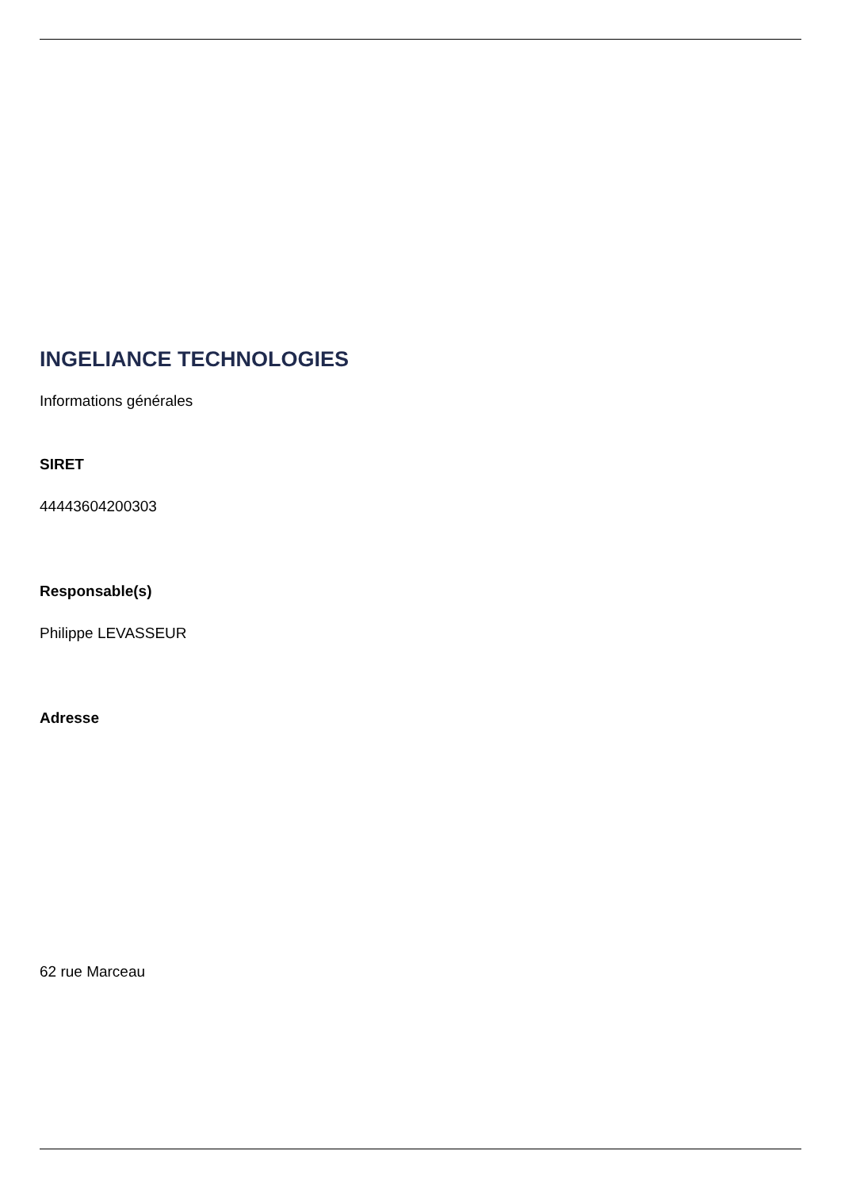INGELIANCE TECHNOLOGIES
Informations générales
SIRET
44443604200303
Responsable(s)
Philippe LEVASSEUR
Adresse
62 rue Marceau